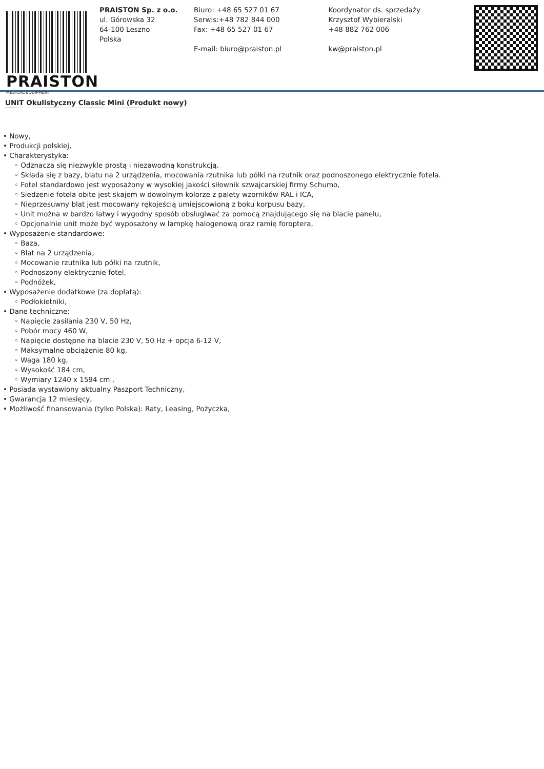PRAISTON
MEDICAL EQUIPMENT
PRAISTON Sp. z o.o.
ul. Górowska 32
64-100 Leszno
Polska
Biuro: +48 65 527 01 67
Serwis:+48 782 844 000
Fax: +48 65 527 01 67
E-mail: biuro@praiston.pl
Koordynator ds. sprzedaży
Krzysztof Wybieralski
+48 882 762 006
kw@praiston.pl
UNIT Okulistyczny Classic Mini (Produkt nowy)
• Nowy,
• Produkcji polskiej,
• Charakterystyka:
◦ Odznacza się niezwykle prostą i niezawodną konstrukcją.
◦ Składa się z bazy, blatu na 2 urządzenia, mocowania rzutnika lub półki na rzutnik oraz podnoszonego elektrycznie fotela.
◦ Fotel standardowo jest wyposażony w wysokiej jakości siłownik szwajcarskiej firmy Schumo,
◦ Siedzenie fotela obite jest skajem w dowolnym kolorze z palety wzorników RAL i ICA,
◦ Nieprzesuwny blat jest mocowany rękojeścią umiejscowioną z boku korpusu bazy,
◦ Unit można w bardzo łatwy i wygodny sposób obsługiwać za pomocą znajdującego się na blacie panelu,
◦ Opcjonalnie unit może być wyposażony w lampkę halogenową oraz ramię foroptera,
• Wyposażenie standardowe:
◦ Baza,
◦ Blat na 2 urządzenia,
◦ Mocowanie rzutnika lub półki na rzutnik,
◦ Podnoszony elektrycznie fotel,
◦ Podnóżek,
• Wyposażenie dodatkowe (za dopłatą):
◦ Podłokietniki,
• Dane techniczne:
◦ Napięcie zasilania 230 V, 50 Hz,
◦ Pobór mocy 460 W,
◦ Napięcie dostępne na blacie 230 V, 50 Hz + opcja 6-12 V,
◦ Maksymalne obciążenie 80 kg,
◦ Waga 180 kg,
◦ Wysokość 184 cm,
◦ Wymiary 1240 x 1594 cm ,
• Posiada wystawiony aktualny Paszport Techniczny,
• Gwarancja 12 miesięcy,
• Możliwość finansowania (tylko Polska): Raty, Leasing, Pożyczka,